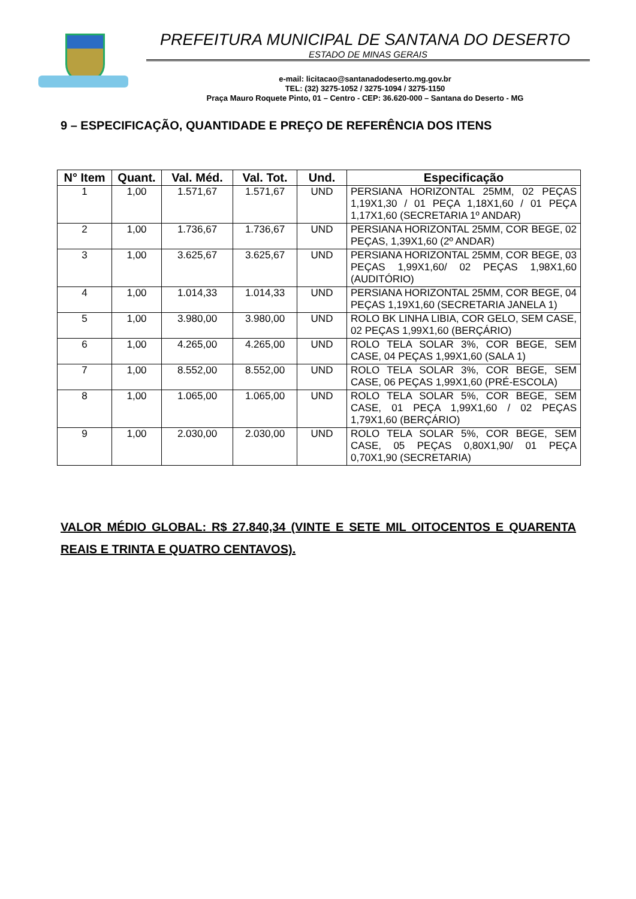PREFEITURA MUNICIPAL DE SANTANA DO DESERTO
ESTADO DE MINAS GERAIS
e-mail: licitacao@santanadodeserto.mg.gov.br
TEL: (32) 3275-1052 / 3275-1094 / 3275-1150
Praça Mauro Roquete Pinto, 01 – Centro - CEP: 36.620-000 – Santana do Deserto - MG
9 – ESPECIFICAÇÃO, QUANTIDADE E PREÇO DE REFERÊNCIA DOS ITENS
| N° Item | Quant. | Val. Méd. | Val. Tot. | Und. | Especificação |
| --- | --- | --- | --- | --- | --- |
| 1 | 1,00 | 1.571,67 | 1.571,67 | UND | PERSIANA HORIZONTAL 25MM, 02 PEÇAS 1,19X1,30 / 01 PEÇA 1,18X1,60 / 01 PEÇA 1,17X1,60 (SECRETARIA 1º ANDAR) |
| 2 | 1,00 | 1.736,67 | 1.736,67 | UND | PERSIANA HORIZONTAL 25MM, COR BEGE, 02 PEÇAS, 1,39X1,60 (2º ANDAR) |
| 3 | 1,00 | 3.625,67 | 3.625,67 | UND | PERSIANA HORIZONTAL 25MM, COR BEGE, 03 PEÇAS 1,99X1,60/ 02 PEÇAS 1,98X1,60 (AUDITÓRIO) |
| 4 | 1,00 | 1.014,33 | 1.014,33 | UND | PERSIANA HORIZONTAL 25MM, COR BEGE, 04 PEÇAS 1,19X1,60 (SECRETARIA JANELA 1) |
| 5 | 1,00 | 3.980,00 | 3.980,00 | UND | ROLO BK LINHA LIBIA, COR GELO, SEM CASE, 02 PEÇAS 1,99X1,60 (BERÇÁRIO) |
| 6 | 1,00 | 4.265,00 | 4.265,00 | UND | ROLO TELA SOLAR 3%, COR BEGE, SEM CASE, 04 PEÇAS 1,99X1,60 (SALA 1) |
| 7 | 1,00 | 8.552,00 | 8.552,00 | UND | ROLO TELA SOLAR 3%, COR BEGE, SEM CASE, 06 PEÇAS 1,99X1,60 (PRÉ-ESCOLA) |
| 8 | 1,00 | 1.065,00 | 1.065,00 | UND | ROLO TELA SOLAR 5%, COR BEGE, SEM CASE, 01 PEÇA 1,99X1,60 / 02 PEÇAS 1,79X1,60 (BERÇÁRIO) |
| 9 | 1,00 | 2.030,00 | 2.030,00 | UND | ROLO TELA SOLAR 5%, COR BEGE, SEM CASE, 05 PEÇAS 0,80X1,90/ 01 PEÇA 0,70X1,90 (SECRETARIA) |
VALOR MÉDIO GLOBAL: R$ 27.840,34 (VINTE E SETE MIL OITOCENTOS E QUARENTA REAIS E TRINTA E QUATRO CENTAVOS).